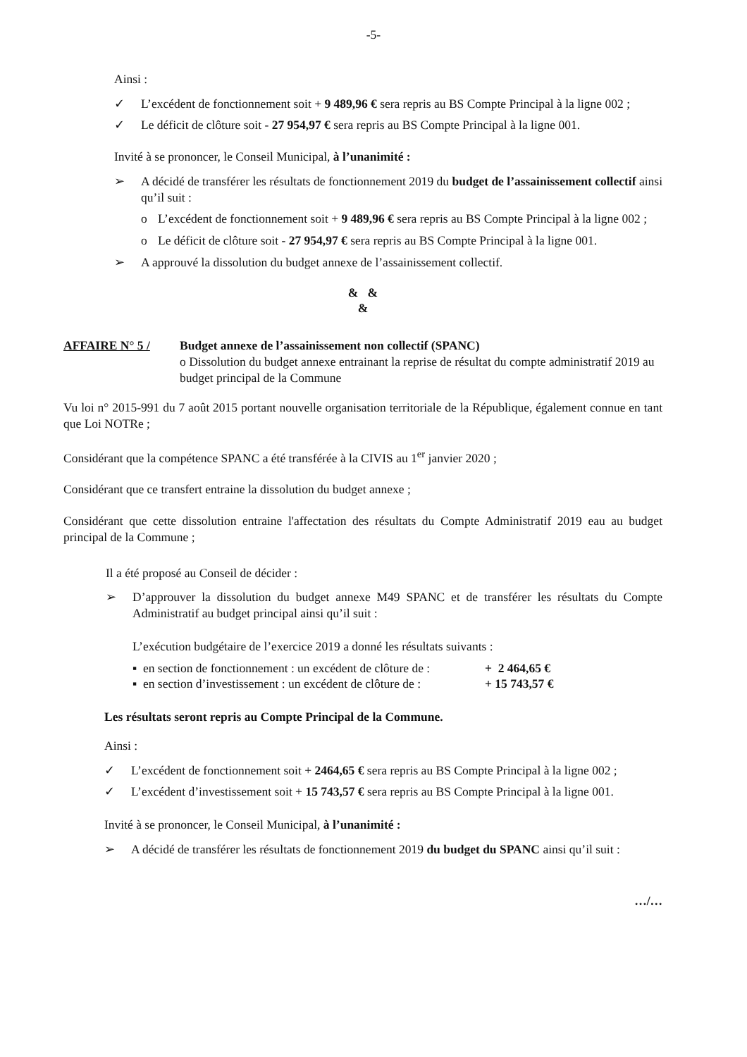-5-
Ainsi :
✓ L’excédent de fonctionnement soit + 9 489,96 € sera repris au BS Compte Principal à la ligne 002 ;
✓ Le déficit de clôture soit - 27 954,97 € sera repris au BS Compte Principal à la ligne 001.
Invité à se prononcer, le Conseil Municipal, à l’unanimité :
➢ A décidé de transférer les résultats de fonctionnement 2019 du budget de l’assainissement collectif ainsi qu’il suit :
o L’excédent de fonctionnement soit + 9 489,96 € sera repris au BS Compte Principal à la ligne 002 ;
o Le déficit de clôture soit - 27 954,97 € sera repris au BS Compte Principal à la ligne 001.
➢ A approuvé la dissolution du budget annexe de l’assainissement collectif.
& &
&
AFFAIRE N° 5 / Budget annexe de l’assainissement non collectif (SPANC)
o Dissolution du budget annexe entrainant la reprise de résultat du compte administratif 2019 au budget principal de la Commune
Vu loi n° 2015-991 du 7 août 2015 portant nouvelle organisation territoriale de la République, également connue en tant que Loi NOTRe ;
Considérant que la compétence SPANC a été transférée à la CIVIS au 1<sup>er</sup> janvier 2020 ;
Considérant que ce transfert entraine la dissolution du budget annexe ;
Considérant que cette dissolution entraine l'affectation des résultats du Compte Administratif 2019 eau au budget principal de la Commune ;
Il a été proposé au Conseil de décider :
➢ D’approuver la dissolution du budget annexe M49 SPANC et de transférer les résultats du Compte Administratif au budget principal ainsi qu’il suit :
L’exécution budgétaire de l’exercice 2019 a donné les résultats suivants :
▪ en section de fonctionnement : un excédent de clôture de : + 2 464,65 €
▪ en section d’investissement : un excédent de clôture de : + 15 743,57 €
Les résultats seront repris au Compte Principal de la Commune.
Ainsi :
✓ L’excédent de fonctionnement soit + 2464,65 € sera repris au BS Compte Principal à la ligne 002 ;
✓ L’excédent d’investissement soit + 15 743,57 € sera repris au BS Compte Principal à la ligne 001.
Invité à se prononcer, le Conseil Municipal, à l’unanimité :
➢ A décidé de transférer les résultats de fonctionnement 2019 du budget du SPANC ainsi qu’il suit :
…/…